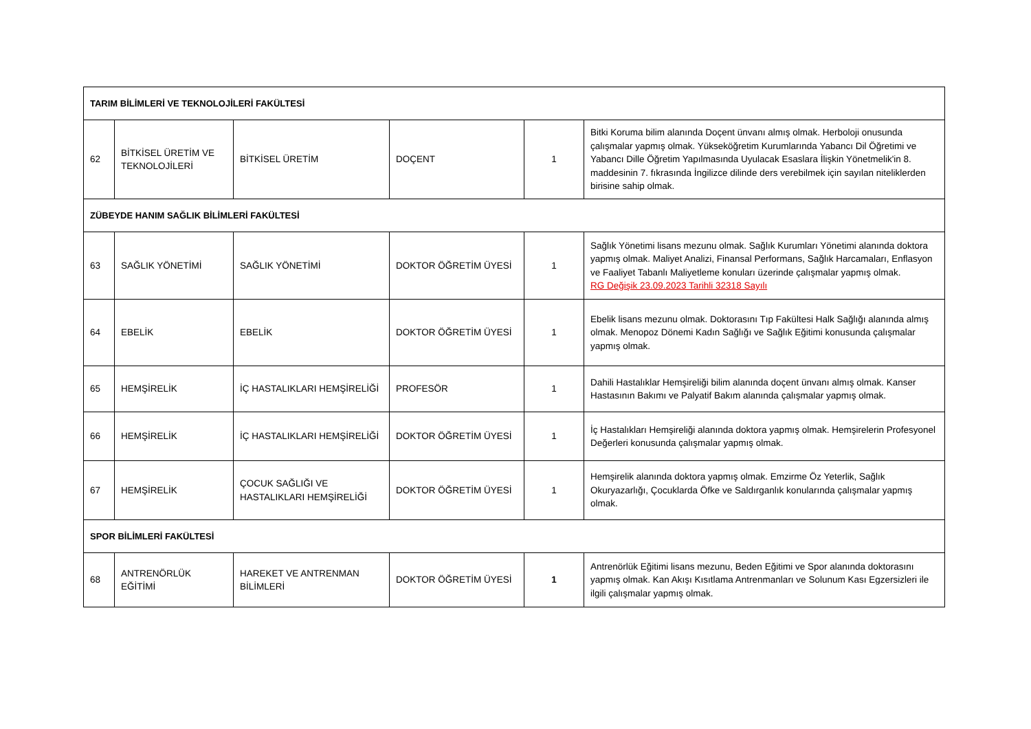| TARIM BİLİMLERİ VE TEKNOLOJİLERİ FAKÜLTESİ | | | | | |
| 62 | BİTKİSEL ÜRETİM VE TEKNOLOJİLERİ | BİTKİSEL ÜRETİM | DOÇENT | 1 | Bitki Koruma bilim alanında Doçent ünvanı almış olmak. Herboloji onusunda çalışmalar yapmış olmak. Yükseköğretim Kurumlarında Yabancı Dil Öğretimi ve Yabancı Dille Öğretim Yapılmasında Uyulacak Esaslara İlişkin Yönetmelik'in 8. maddesinin 7. fıkrasında İngilizce dilinde ders verebilmek için sayılan niteliklerden birisine sahip olmak. |
| ZÜBEYDE HANIM SAĞLIK BİLİMLERİ FAKÜLTESİ | | | | | |
| 63 | SAĞLIK YÖNETİMİ | SAĞLIK YÖNETİMİ | DOKTOR ÖĞRETİM ÜYESİ | 1 | Sağlık Yönetimi lisans mezunu olmak. Sağlık Kurumları Yönetimi alanında doktora yapmış olmak. Maliyet Analizi, Finansal Performans, Sağlık Harcamaları, Enflasyon ve Faaliyet Tabanlı Maliyetleme konuları üzerinde çalışmalar yapmış olmak. RG Değişik 23.09.2023 Tarihli 32318 Sayılı |
| 64 | EBELİK | EBELİK | DOKTOR ÖĞRETİM ÜYESİ | 1 | Ebelik lisans mezunu olmak. Doktorasını Tıp Fakültesi Halk Sağlığı alanında almış olmak. Menopoz Dönemi Kadın Sağlığı ve Sağlık Eğitimi konusunda çalışmalar yapmış olmak. |
| 65 | HEMŞİRELİK | İÇ HASTALIKLARI HEMŞİRELİĞİ | PROFESÖR | 1 | Dahili Hastalıklar Hemşireliği bilim alanında doçent ünvanı almış olmak. Kanser Hastasının Bakımı ve Palyatif Bakım alanında çalışmalar yapmış olmak. |
| 66 | HEMŞİRELİK | İÇ HASTALIKLARI HEMŞİRELİĞİ | DOKTOR ÖĞRETİM ÜYESİ | 1 | İç Hastalıkları Hemşireliği alanında doktora yapmış olmak. Hemşirelerin Profesyonel Değerleri konusunda çalışmalar yapmış olmak. |
| 67 | HEMŞİRELİK | ÇOCUK SAĞLIĞI VE HASTALIKLARI HEMŞİRELİĞİ | DOKTOR ÖĞRETİM ÜYESİ | 1 | Hemşirelik alanında doktora yapmış olmak. Emzirme Öz Yeterlik, Sağlık Okuryazarlığı, Çocuklarda Öfke ve Saldırganlık konularında çalışmalar yapmış olmak. |
| SPOR BİLİMLERİ FAKÜLTESİ | | | | | |
| 68 | ANTRENÖRLÜK EĞİTİMİ | HAREKET VE ANTRENMAN BİLİMLERİ | DOKTOR ÖĞRETİM ÜYESİ | 1 | Antrenörlük Eğitimi lisans mezunu, Beden Eğitimi ve Spor alanında doktorasını yapmış olmak. Kan Akışı Kısıtlama Antrenmanları ve Solunum Kası Egzersizleri ile ilgili çalışmalar yapmış olmak. |